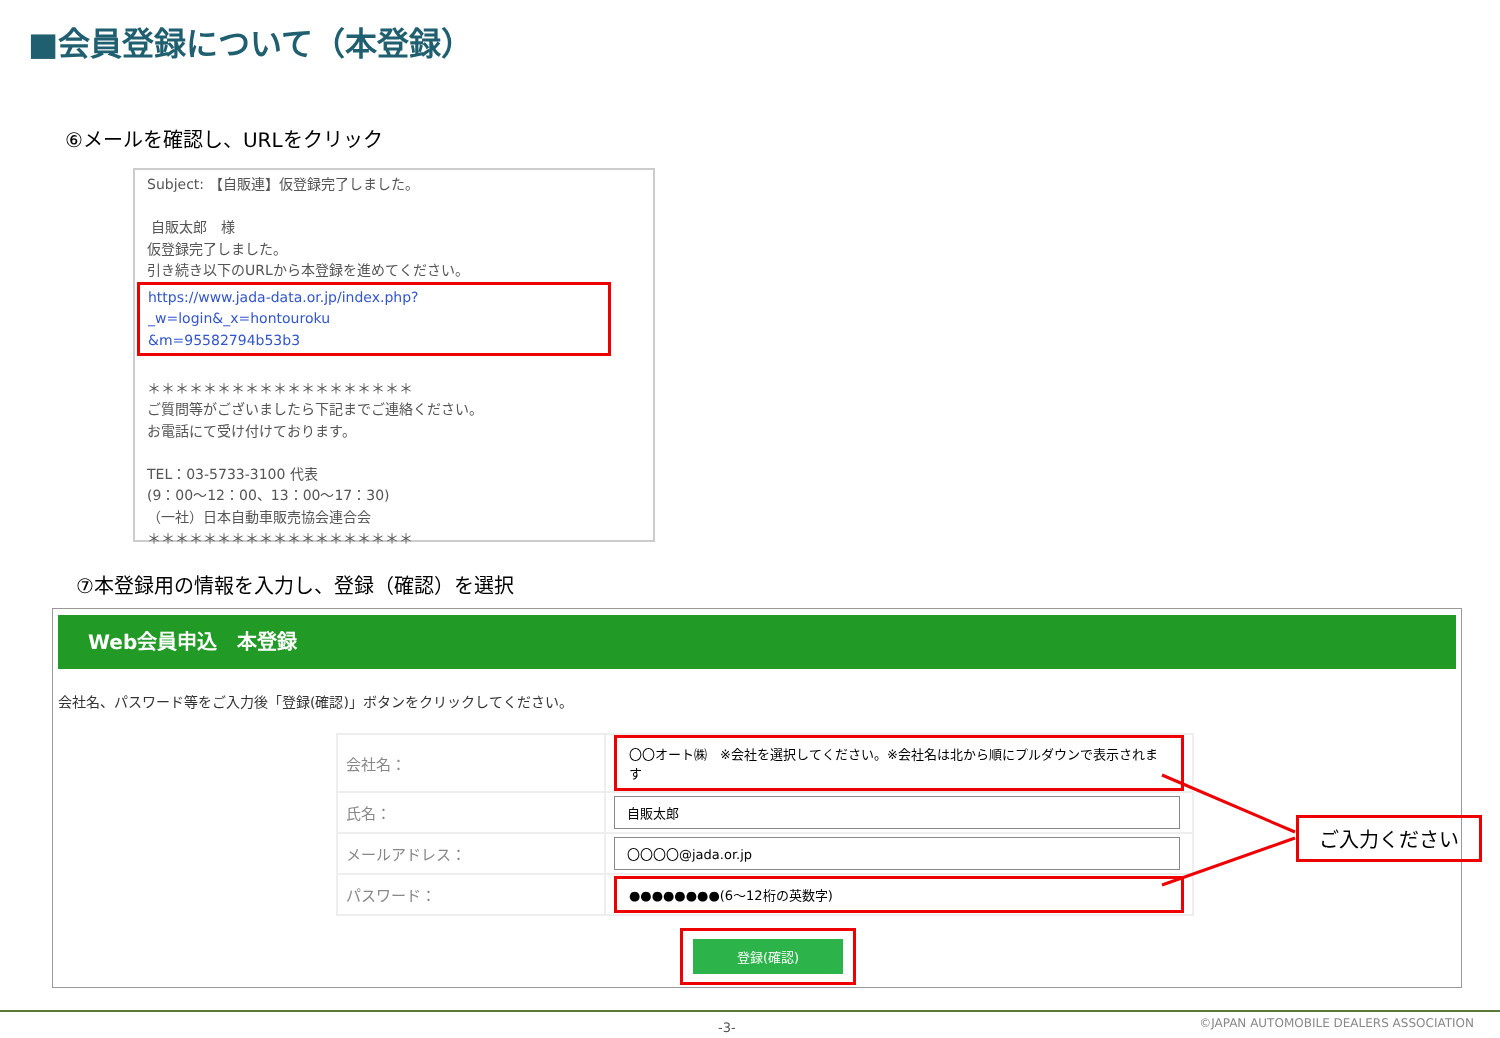■会員登録について（本登録）
⑥メールを確認し、URLをクリック
Subject: 【自販連】仮登録完了しました。
自販太郎　様
仮登録完了しました。
引き続き以下のURLから本登録を進めてください。
https://www.jada-data.or.jp/index.php?_w=login&_x=hontouroku
&m=95582794b53b3
＊＊＊＊＊＊＊＊＊＊＊＊＊＊＊＊＊＊＊
ご質問等がございましたら下記までご連絡ください。
お電話にて受け付けております。
TEL：03-5733-3100 代表
(9：00～12：00、13：00～17：30)
（一社）日本自動車販売協会連合会
＊＊＊＊＊＊＊＊＊＊＊＊＊＊＊＊＊＊＊
⑦本登録用の情報を入力し、登録（確認）を選択
Web会員申込　本登録
会社名、パスワード等をご入力後「登録(確認)」ボタンをクリックしてください。
| 会社名： | 〇〇オート㈱ ※会社を選択してください。※会社名は北から順にプルダウンで表示されます |
| 氏名： | 自販太郎 |
| メールアドレス： | 〇〇〇〇@jada.or.jp |
| パスワード： | ●●●●●●●●(6～12桁の英数字) |
登録(確認)
ご入力ください
-3-
©JAPAN AUTOMOBILE DEALERS ASSOCIATION